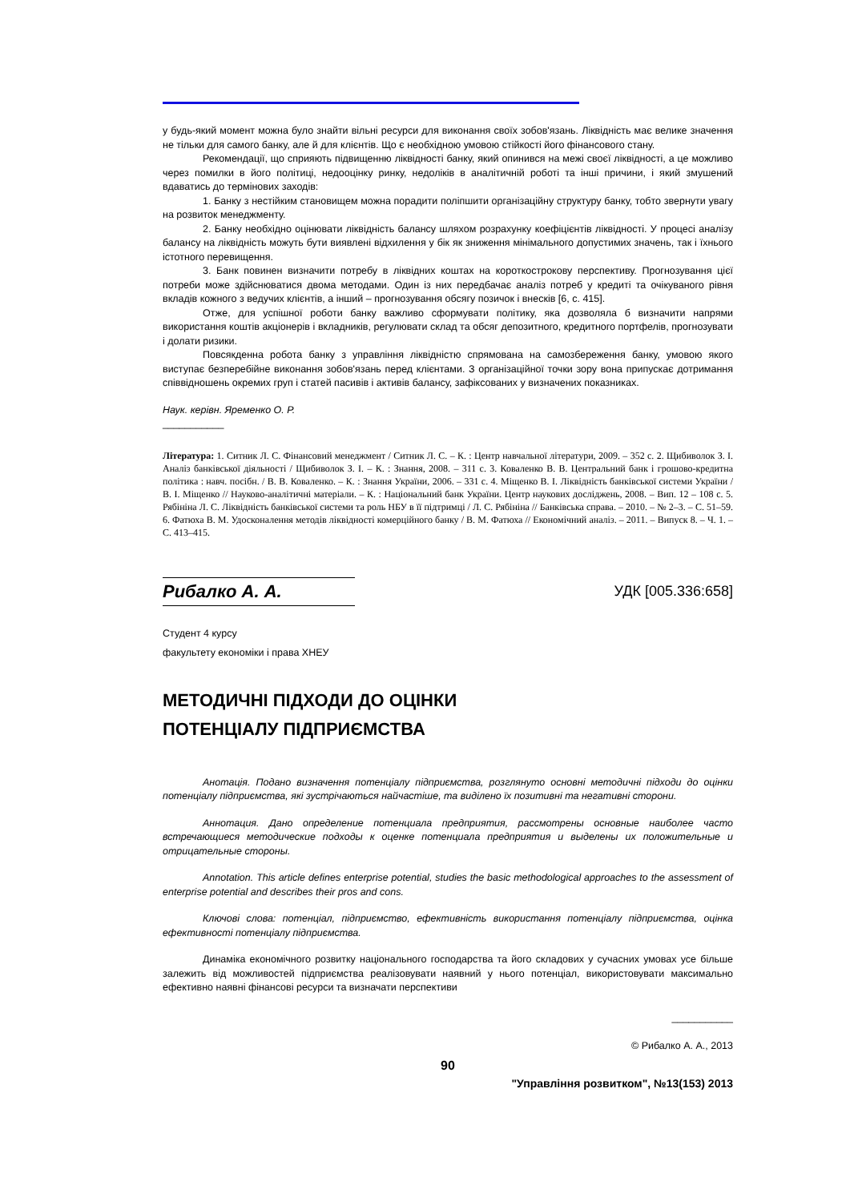у будь-який момент можна було знайти вільні ресурси для виконання своїх зобов'язань. Ліквідність має велике значення не тільки для самого банку, але й для клієнтів. Що є необхідною умовою стійкості його фінансового стану.
Рекомендації, що сприяють підвищенню ліквідності банку, який опинився на межі своєї ліквідності, а це можливо через помилки в його політиці, недооцінку ринку, недоліків в аналітичній роботі та інші причини, і який змушений вдаватись до термінових заходів:
1. Банку з нестійким становищем можна порадити поліпшити організаційну структуру банку, тобто звернути увагу на розвиток менеджменту.
2. Банку необхідно оцінювати ліквідність балансу шляхом розрахунку коефіцієнтів ліквідності. У процесі аналізу балансу на ліквідність можуть бути виявлені відхилення у бік як зниження мінімального допустимих значень, так і їхнього істотного перевищення.
3. Банк повинен визначити потребу в ліквідних коштах на короткострокову перспективу. Прогнозування цієї потреби може здійснюватися двома методами. Один із них передбачає аналіз потреб у кредиті та очікуваного рівня вкладів кожного з ведучих клієнтів, а інший – прогнозування обсягу позичок і внесків [6, с. 415].
Отже, для успішної роботи банку важливо сформувати політику, яка дозволяла б визначити напрями використання коштів акціонерів і вкладників, регулювати склад та обсяг депозитного, кредитного портфелів, прогнозувати і долати ризики.
Повсякденна робота банку з управління ліквідністю спрямована на самозбереження банку, умовою якого виступає безперебійне виконання зобов'язань перед клієнтами. З організаційної точки зору вона припускає дотримання співвідношень окремих груп і статей пасивів і активів балансу, зафіксованих у визначених показниках.
Наук. керівн. Яременко О. Р.
___________
Література: 1. Ситник Л. С. Фінансовий менеджмент / Ситник Л. С. – К. : Центр навчальної літератури, 2009. – 352 с. 2. Щибиволок З. І. Аналіз банківської діяльності / Щибиволок З. І. – К. : Знання, 2008. – 311 с. 3. Коваленко В. В. Центральний банк і грошово-кредитна політика : навч. посібн. / В. В. Коваленко. – К. : Знання України, 2006. – 331 с. 4. Міщенко В. І. Ліквідність банківської системи України / В. І. Міщенко // Науково-аналітичні матеріали. – К. : Національний банк України. Центр наукових досліджень, 2008. – Вип. 12 – 108 с. 5. Рябініна Л. С. Ліквідність банківської системи та роль НБУ в її підтримці / Л. С. Рябініна // Банківська справа. – 2010. – № 2–3. – С. 51–59. 6. Фатюха В. М. Удосконалення методів ліквідності комерційного банку / В. М. Фатюха // Економічний аналіз. – 2011. – Випуск 8. – Ч. 1. – С. 413–415.
Рибалко А. А.
УДК [005.336:658]
Студент 4 курсу
факультету економіки і права ХНЕУ
МЕТОДИЧНІ ПІДХОДИ ДО ОЦІНКИ
ПОТЕНЦІАЛУ ПІДПРИЄМСТВА
Анотація. Подано визначення потенціалу підприємства, розглянуто основні методичні підходи до оцінки потенціалу підприємства, які зустрічаються найчастіше, та виділено їх позитивні та негативні сторони.
Аннотация. Дано определение потенциала предприятия, рассмотрены основные наиболее часто встречающиеся методические подходы к оценке потенциала предприятия и выделены их положительные и отрицательные стороны.
Annotation. This article defines enterprise potential, studies the basic methodological approaches to the assessment of enterprise potential and describes their pros and cons.
Ключові слова: потенціал, підприємство, ефективність використання потенціалу підприємства, оцінка ефективності потенціалу підприємства.
Динаміка економічного розвитку національного господарства та його складових у сучасних умовах усе більше залежить від можливостей підприємства реалізовувати наявний у нього потенціал, використовувати максимально ефективно наявні фінансові ресурси та визначати перспективи
___________
© Рибалко А. А., 2013
90
"Управління розвитком", №13(153) 2013